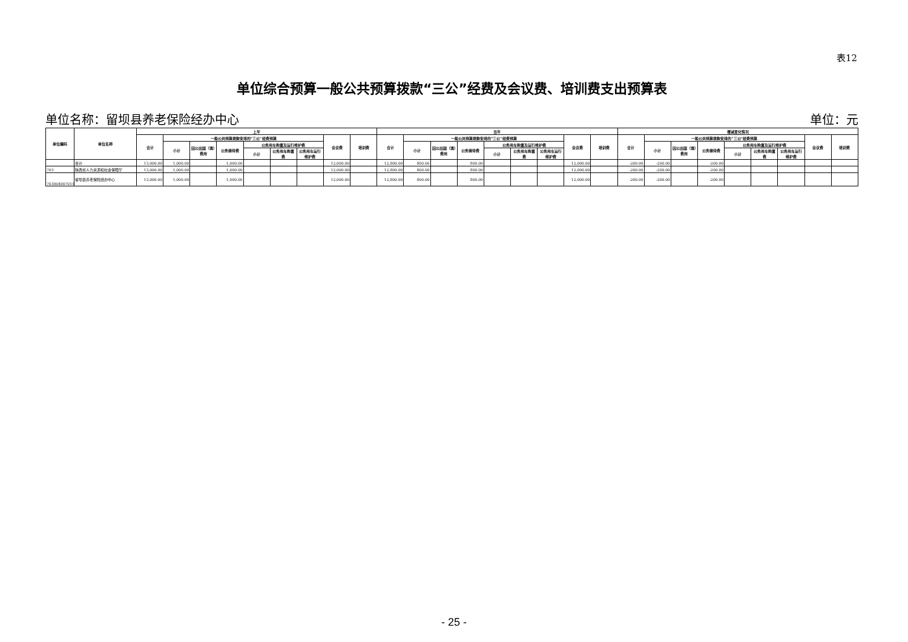表12
单位综合预算一般公共预算拨款“三公”经费及会议费、培训费支出预算表
单位名称：留坝县养老保险经办中心 单位：元
| 单位编码 | 单位名称 | 上年 | | | | | | | | | 当年 | | | | | | | | | 增减变化情况 | | | | | | | | |
| --- | --- | --- | --- | --- | --- | --- | --- | --- | --- | --- | --- | --- | --- | --- | --- | --- | --- | --- | --- | --- | --- | --- | --- | --- | --- | --- | --- | --- |
| | | 合计 | 一般公共预算拨款安排的“三公”经费预算 | | | | | | 会议费 | 培训费 | 合计 | 一般公共预算拨款安排的“三公”经费预算 | | | | | | 会议费 | 培训费 | 合计 | 一般公共预算拨款安排的“三公”经费预算 | | | | | | 会议费 | 培训费 |
| | | | 小计 | 因公出国（境）费用 | 公务接待费 | 公务用车购置及运行维护费 | | | | | | 小计 | 因公出国（境）费用 | 公务接待费 | 公务用车购置及运行维护费 | | | | | | 小计 | 因公出国（境）费用 | 公务接待费 | 公务用车购置及运行维护费 | | | | |
| | | | | | | 小计 | 公务用车购置费 | 公务用车运行维护费 | | | | | | | 小计 | 公务用车购置费 | 公务用车运行维护费 | | | | | | | 小计 | 公务用车购置费 | 公务用车运行维护费 | | |
| | 合计 | 13,000.00 | 1,000.00 | | 1,000.00 | | | | 12,000.00 | | 12,800.00 | 800.00 | | 800.00 | | | | 12,000.00 | | -200.00 | -200.00 | | -200.00 | | | | | |
| 703 | 陕西省人力资源和社会保障厅 | 13,000.00 | 1,000.00 | | 1,000.00 | | | | 12,000.00 | | 12,800.00 | 800.00 | | 800.00 | | | | 12,000.00 | | -200.00 | -200.00 | | -200.00 | | | | | |
| 703004007011 | 留坝县养老保险经办中心 | 13,000.00 | 1,000.00 | | 1,000.00 | | | | 12,000.00 | | 12,800.00 | 800.00 | | 800.00 | | | | 12,000.00 | | -200.00 | -200.00 | | -200.00 | | | | | |
- 25 -